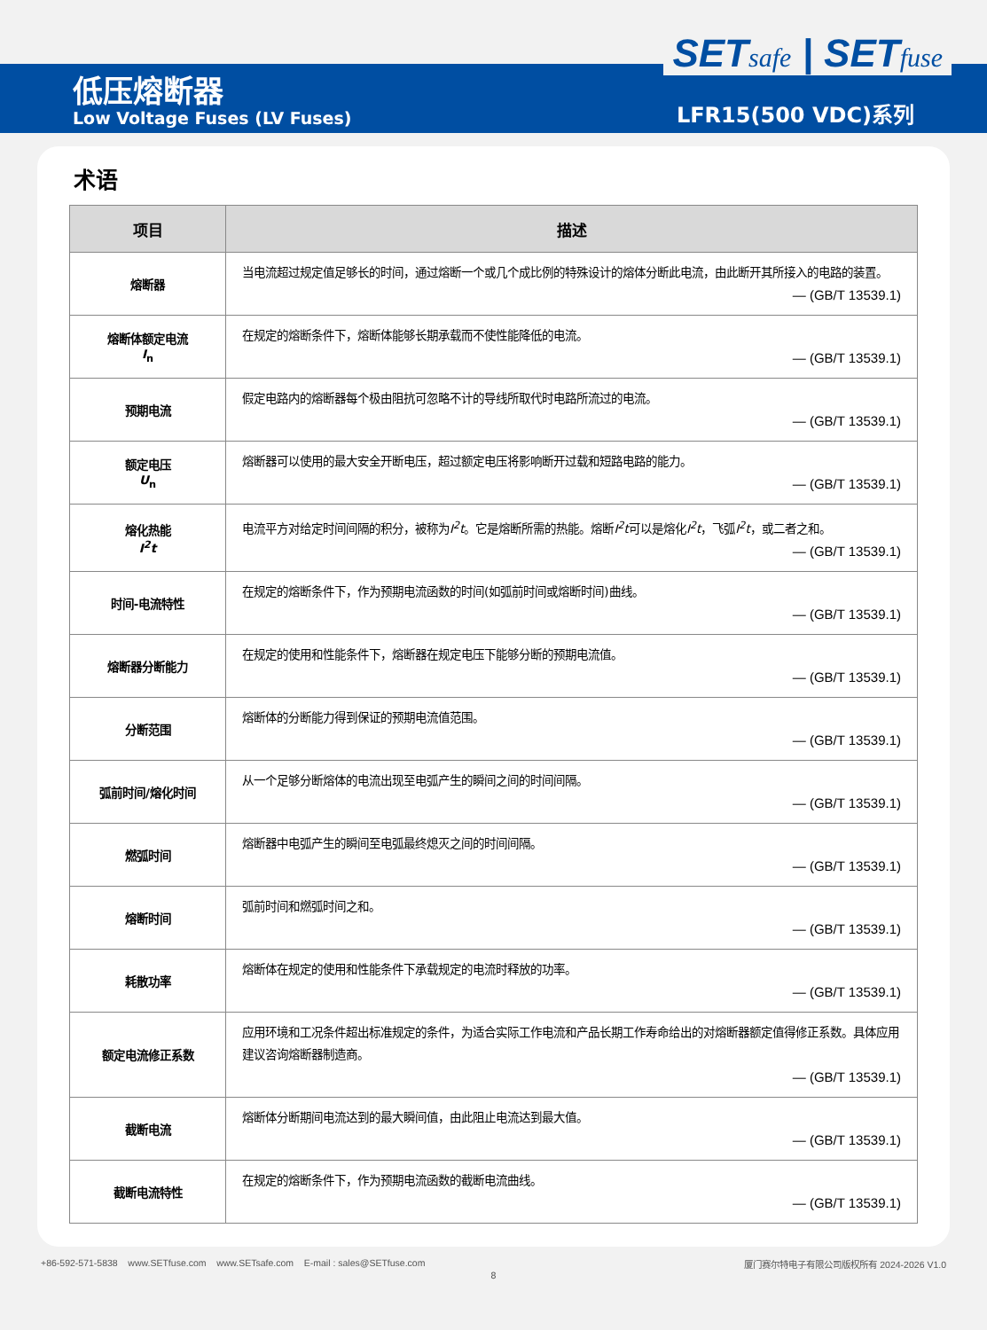SETsafe | SETfuse
低压熔断器
Low Voltage Fuses (LV Fuses) LFR15(500 VDC)系列
术语
| 项目 | 描述 |
| --- | --- |
| 熔断器 | 当电流超过规定值足够长的时间，通过熔断一个或几个成比例的特殊设计的熔体分断此电流，由此断开其所接入的电路的装置。 — (GB/T 13539.1) |
| 熔断体额定电流 I<sub>n</sub> | 在规定的熔断条件下，熔断体能够长期承载而不使性能降低的电流。 — (GB/T 13539.1) |
| 预期电流 | 假定电路内的熔断器每个极由阻抗可忽略不计的导线所取代时电路所流过的电流。 — (GB/T 13539.1) |
| 额定电压 U<sub>n</sub> | 熔断器可以使用的最大安全开断电压，超过额定电压将影响断开过载和短路电路的能力。 — (GB/T 13539.1) |
| 熔化热能 I<sup>2</sup>t | 电流平方对给定时间间隔的积分，被称为 I<sup>2</sup>t 。它是熔断所需的热能。熔断 I<sup>2</sup>t 可以是熔化 I<sup>2</sup>t ，飞弧 I<sup>2</sup>t ，或二者之和。 — (GB/T 13539.1) |
| 时间-电流特性 | 在规定的熔断条件下，作为预期电流函数的时间(如弧前时间或熔断时间)曲线。 — (GB/T 13539.1) |
| 熔断器分断能力 | 在规定的使用和性能条件下，熔断器在规定电压下能够分断的预期电流值。 — (GB/T 13539.1) |
| 分断范围 | 熔断体的分断能力得到保证的预期电流值范围。 — (GB/T 13539.1) |
| 弧前时间/熔化时间 | 从一个足够分断熔体的电流出现至电弧产生的瞬间之间的时间间隔。 — (GB/T 13539.1) |
| 燃弧时间 | 熔断器中电弧产生的瞬间至电弧最终熄灭之间的时间间隔。 — (GB/T 13539.1) |
| 熔断时间 | 弧前时间和燃弧时间之和。 — (GB/T 13539.1) |
| 耗散功率 | 熔断体在规定的使用和性能条件下承载规定的电流时释放的功率。 — (GB/T 13539.1) |
| 额定电流修正系数 | 应用环境和工况条件超出标准规定的条件，为适合实际工作电流和产品长期工作寿命给出的对熔断器额定值得修正系数。具体应用建议咨询熔断器制造商。 — (GB/T 13539.1) |
| 截断电流 | 熔断体分断期间电流达到的最大瞬间值，由此阻止电流达到最大值。 — (GB/T 13539.1) |
| 截断电流特性 | 在规定的熔断条件下，作为预期电流函数的截断电流曲线。 — (GB/T 13539.1) |
+86-592-571-5838 www.SETfuse.com www.SETsafe.com E-mail : sales@SETfuse.com 厦门赛尔特电子有限公司版权所有 2024-2026 V1.0
8